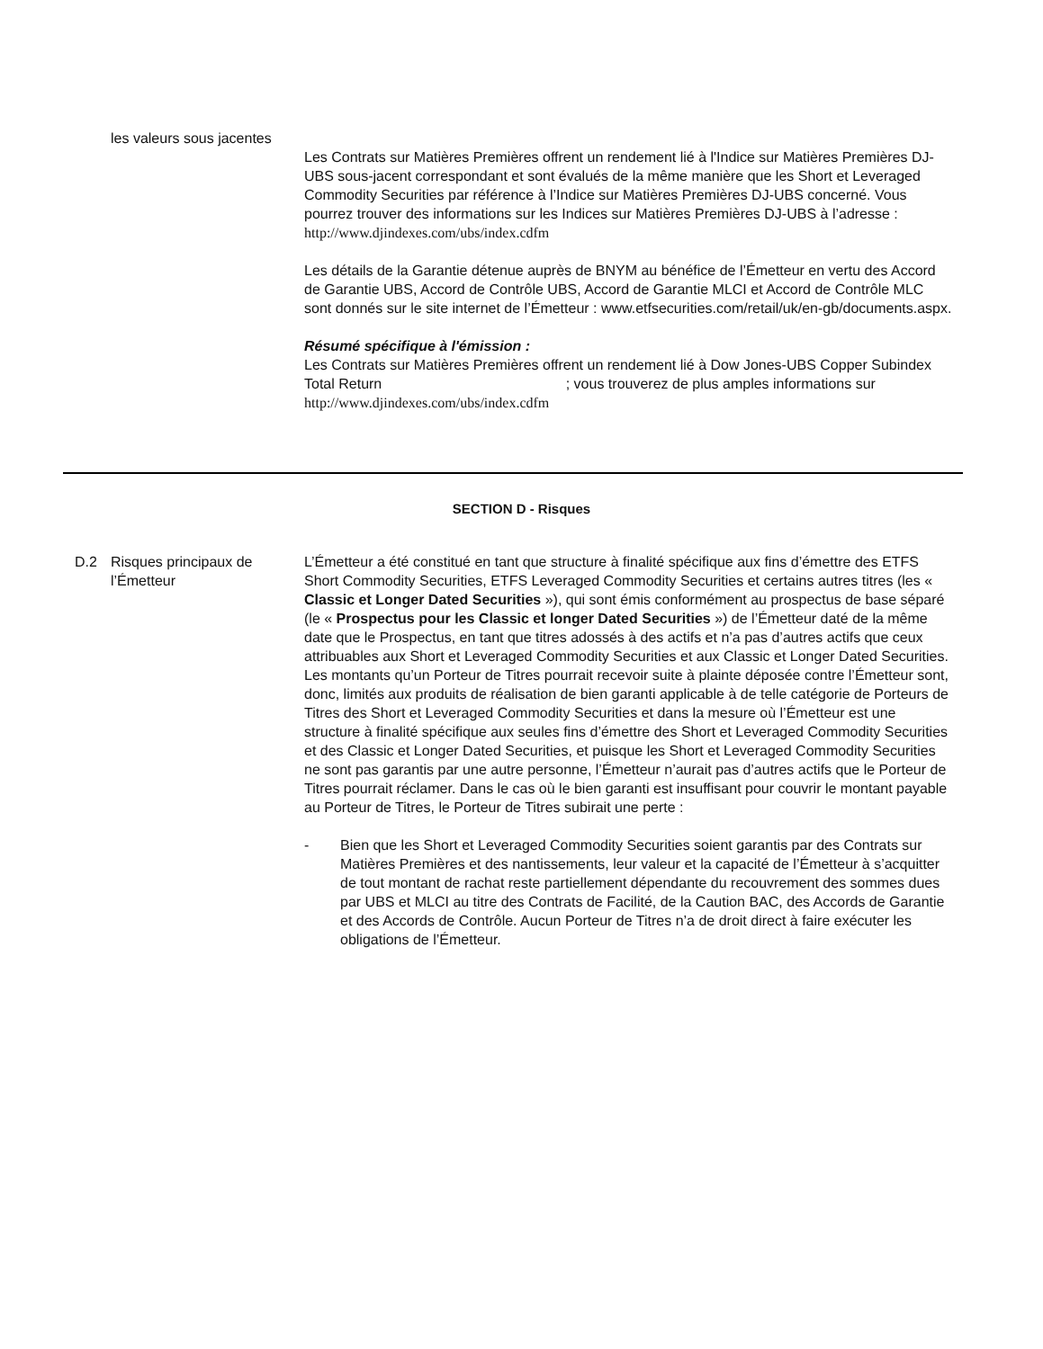les valeurs sous jacentes
Les Contrats sur Matières Premières offrent un rendement lié à l'Indice sur Matières Premières DJ-UBS sous-jacent correspondant et sont évalués de la même manière que les Short et Leveraged Commodity Securities par référence à l’Indice sur Matières Premières DJ-UBS concerné. Vous pourrez trouver des informations sur les Indices sur Matières Premières DJ-UBS à l’adresse : http://www.djindexes.com/ubs/index.cdfm
Les détails de la Garantie détenue auprès de BNYM au bénéfice de l’Émetteur en vertu des Accord de Garantie UBS, Accord de Contrôle UBS, Accord de Garantie MLCI et Accord de Contrôle MLC sont donnés sur le site internet de l’Émetteur : www.etfsecurities.com/retail/uk/en-gb/documents.aspx.
Résumé spécifique à l'émission :
Les Contrats sur Matières Premières offrent un rendement lié à Dow Jones-UBS Copper Subindex Total Return ; vous trouverez de plus amples informations sur http://www.djindexes.com/ubs/index.cdfm
SECTION D - Risques
D.2 Risques principaux de l’Émetteur
L’Émetteur a été constitué en tant que structure à finalité spécifique aux fins d’émettre des ETFS Short Commodity Securities, ETFS Leveraged Commodity Securities et certains autres titres (les « Classic et Longer Dated Securities »), qui sont émis conformément au prospectus de base séparé (le « Prospectus pour les Classic et longer Dated Securities ») de l’Émetteur daté de la même date que le Prospectus, en tant que titres adossés à des actifs et n’a pas d’autres actifs que ceux attribuables aux Short et Leveraged Commodity Securities et aux Classic et Longer Dated Securities. Les montants qu’un Porteur de Titres pourrait recevoir suite à plainte déposée contre l’Émetteur sont, donc, limités aux produits de réalisation de bien garanti applicable à de telle catégorie de Porteurs de Titres des Short et Leveraged Commodity Securities et dans la mesure où l’Émetteur est une structure à finalité spécifique aux seules fins d’émettre des Short et Leveraged Commodity Securities et des Classic et Longer Dated Securities, et puisque les Short et Leveraged Commodity Securities ne sont pas garantis par une autre personne, l’Émetteur n’aurait pas d’autres actifs que le Porteur de Titres pourrait réclamer. Dans le cas où le bien garanti est insuffisant pour couvrir le montant payable au Porteur de Titres, le Porteur de Titres subirait une perte :
- Bien que les Short et Leveraged Commodity Securities soient garantis par des Contrats sur Matières Premières et des nantissements, leur valeur et la capacité de l’Émetteur à s’acquitter de tout montant de rachat reste partiellement dépendante du recouvrement des sommes dues par UBS et MLCI au titre des Contrats de Facilité, de la Caution BAC, des Accords de Garantie et des Accords de Contrôle. Aucun Porteur de Titres n’a de droit direct à faire exécuter les obligations de l’Émetteur.